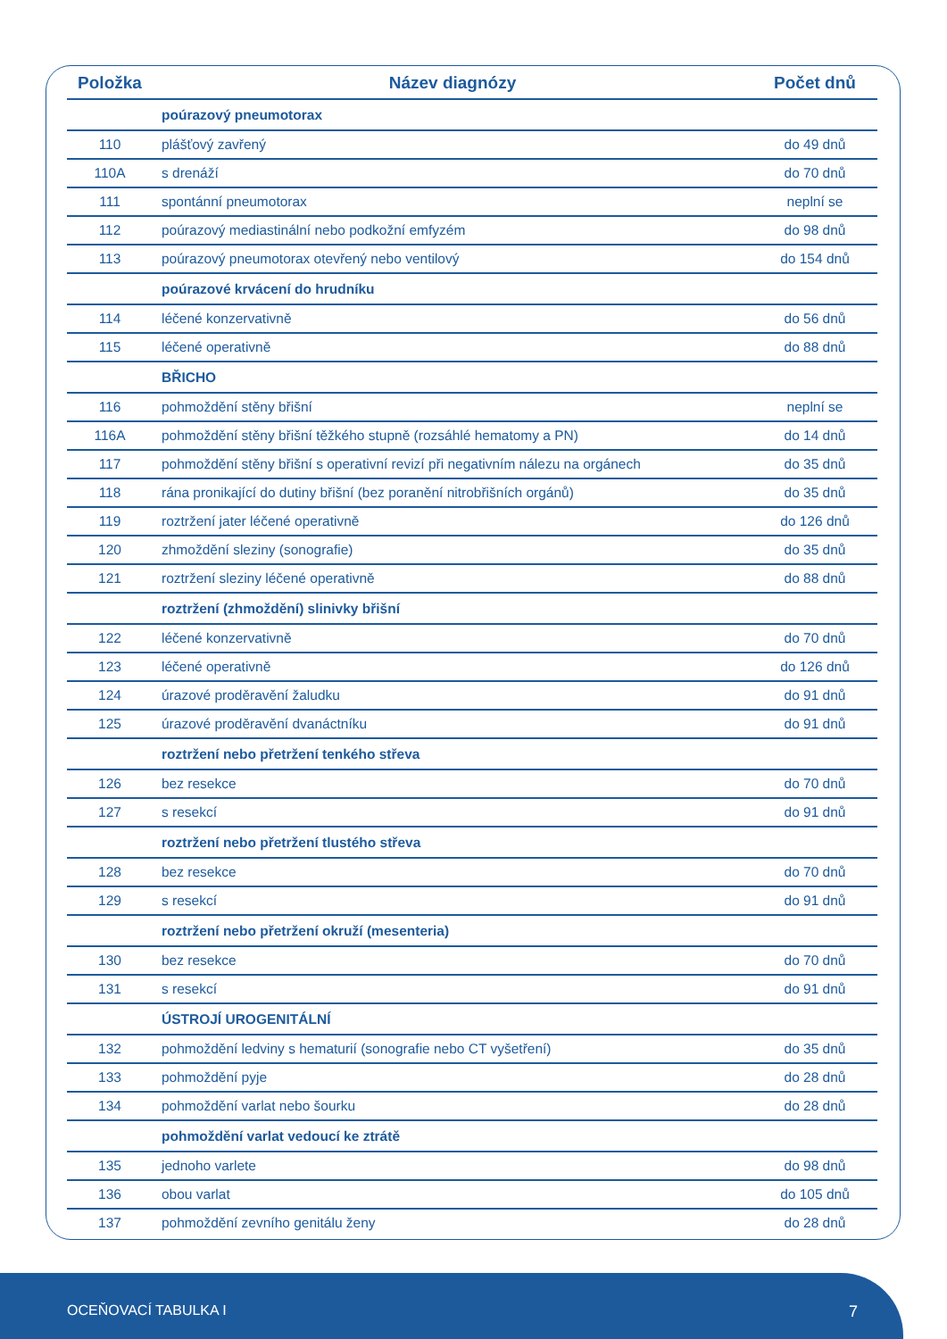| Položka | Název diagnózy | Počet dnů |
| --- | --- | --- |
| | poúrazový pneumotorax | |
| 110 | plášťový zavřený | do 49 dnů |
| 110A | s drenáží | do 70 dnů |
| 111 | spontánní pneumotorax | neplní se |
| 112 | poúrazový mediastinální nebo podkožní emfyzém | do 98 dnů |
| 113 | poúrazový pneumotorax otevřený nebo ventilový | do 154 dnů |
| | poúrazové krvácení do hrudníku | |
| 114 | léčené konzervativně | do 56 dnů |
| 115 | léčené operativně | do 88 dnů |
| | BŘICHO | |
| 116 | pohmoždění stěny břišní | neplní se |
| 116A | pohmoždění stěny břišní těžkého stupně (rozsáhlé hematomy a PN) | do 14 dnů |
| 117 | pohmoždění stěny břišní s operativní revizí při negativním nálezu na orgánech | do 35 dnů |
| 118 | rána pronikající do dutiny břišní (bez poranění nitrobřišních orgánů) | do 35 dnů |
| 119 | roztržení jater léčené operativně | do 126 dnů |
| 120 | zhmoždění sleziny (sonografie) | do 35 dnů |
| 121 | roztržení sleziny léčené operativně | do 88 dnů |
| | roztržení (zhmoždění) slinivky břišní | |
| 122 | léčené konzervativně | do 70 dnů |
| 123 | léčené operativně | do 126 dnů |
| 124 | úrazové proděravění žaludku | do 91 dnů |
| 125 | úrazové proděravění dvanáctníku | do 91 dnů |
| | roztržení nebo přetržení tenkého střeva | |
| 126 | bez resekce | do 70 dnů |
| 127 | s resekcí | do 91 dnů |
| | roztržení nebo přetržení tlustého střeva | |
| 128 | bez resekce | do 70 dnů |
| 129 | s resekcí | do 91 dnů |
| | roztržení nebo přetržení okruží (mesenteria) | |
| 130 | bez resekce | do 70 dnů |
| 131 | s resekcí | do 91 dnů |
| | ÚSTROJÍ UROGENITÁLNÍ | |
| 132 | pohmoždění ledviny s hematurií (sonografie nebo CT vyšetření) | do 35 dnů |
| 133 | pohmoždění pyje | do 28 dnů |
| 134 | pohmoždění varlat nebo šourku | do 28 dnů |
| | pohmoždění varlat vedoucí ke ztrátě | |
| 135 | jednoho varlete | do 98 dnů |
| 136 | obou varlat | do 105 dnů |
| 137 | pohmoždění zevního genitálu ženy | do 28 dnů |
OCEŇOVACÍ TABULKA I 7